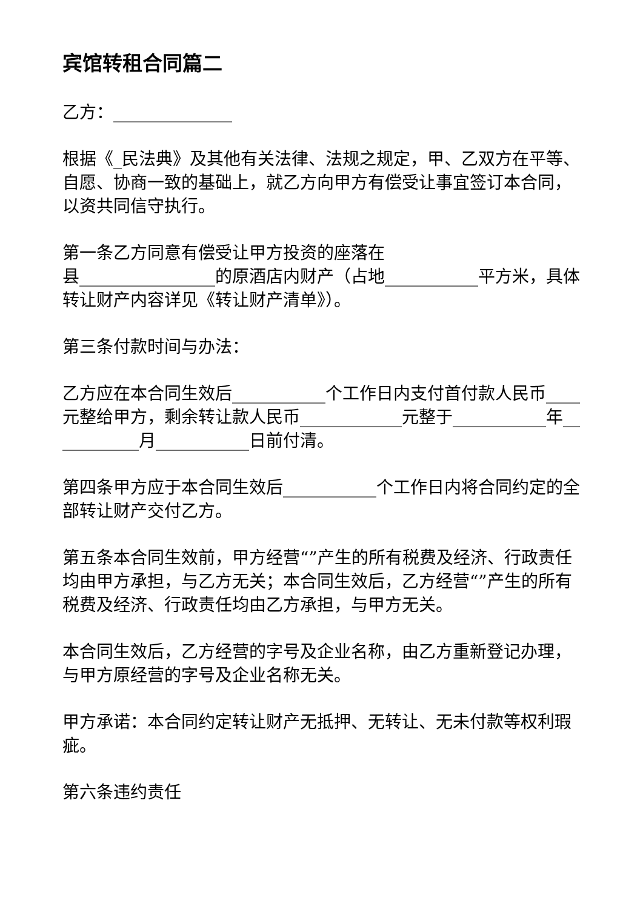宾馆转租合同篇二
乙方：______________
根据《_民法典》及其他有关法律、法规之规定，甲、乙双方在平等、自愿、协商一致的基础上，就乙方向甲方有偿受让事宜签订本合同，以资共同信守执行。
第一条乙方同意有偿受让甲方投资的座落在
县________________的原酒店内财产（占地___________平方米，具体转让财产内容详见《转让财产清单》）。
第三条付款时间与办法：
乙方应在本合同生效后___________个工作日内支付首付款人民币____元整给甲方，剩余转让款人民币____________元整于___________年___________月___________日前付清。
第四条甲方应于本合同生效后___________个工作日内将合同约定的全部转让财产交付乙方。
第五条本合同生效前，甲方经营“”产生的所有税费及经济、行政责任均由甲方承担，与乙方无关；本合同生效后，乙方经营“”产生的所有税费及经济、行政责任均由乙方承担，与甲方无关。
本合同生效后，乙方经营的字号及企业名称，由乙方重新登记办理，与甲方原经营的字号及企业名称无关。
甲方承诺：本合同约定转让财产无抵押、无转让、无未付款等权利瑕疵。
第六条违约责任